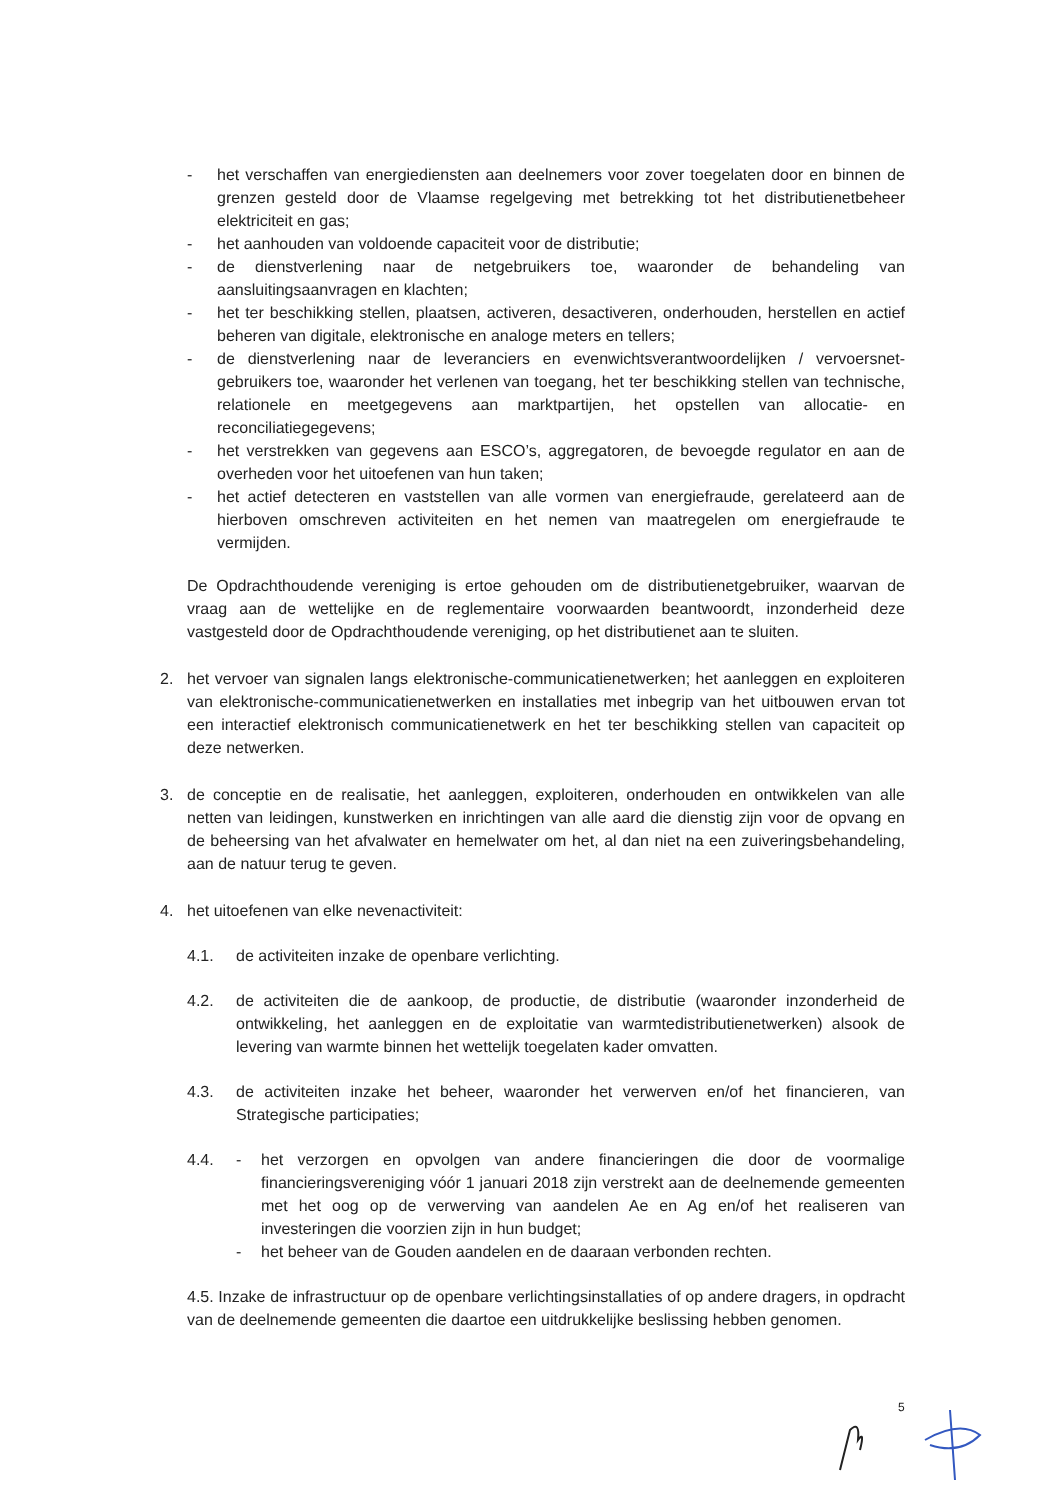- het verschaffen van energiediensten aan deelnemers voor zover toegelaten door en binnen de grenzen gesteld door de Vlaamse regelgeving met betrekking tot het distributienetbeheer elektriciteit en gas;
- het aanhouden van voldoende capaciteit voor de distributie;
- de dienstverlening naar de netgebruikers toe, waaronder de behandeling van aansluitingsaanvragen en klachten;
- het ter beschikking stellen, plaatsen, activeren, desactiveren, onderhouden, herstellen en actief beheren van digitale, elektronische en analoge meters en tellers;
- de dienstverlening naar de leveranciers en evenwichtsverantwoordelijken / vervoersnet-gebruikers toe, waaronder het verlenen van toegang, het ter beschikking stellen van technische, relationele en meetgegevens aan marktpartijen, het opstellen van allocatie- en reconciliatiegegevens;
- het verstrekken van gegevens aan ESCO’s, aggregatoren, de bevoegde regulator en aan de overheden voor het uitoefenen van hun taken;
- het actief detecteren en vaststellen van alle vormen van energiefraude, gerelateerd aan de hierboven omschreven activiteiten en het nemen van maatregelen om energiefraude te vermijden.
De Opdrachthoudende vereniging is ertoe gehouden om de distributienetgebruiker, waarvan de vraag aan de wettelijke en de reglementaire voorwaarden beantwoordt, inzonderheid deze vastgesteld door de Opdrachthoudende vereniging, op het distributienet aan te sluiten.
2. het vervoer van signalen langs elektronische-communicatienetwerken; het aanleggen en exploiteren van elektronische-communicatienetwerken en installaties met inbegrip van het uitbouwen ervan tot een interactief elektronisch communicatienetwerk en het ter beschikking stellen van capaciteit op deze netwerken.
3. de conceptie en de realisatie, het aanleggen, exploiteren, onderhouden en ontwikkelen van alle netten van leidingen, kunstwerken en inrichtingen van alle aard die dienstig zijn voor de opvang en de beheersing van het afvalwater en hemelwater om het, al dan niet na een zuiveringsbehandeling, aan de natuur terug te geven.
4. het uitoefenen van elke nevenactiviteit:
4.1. de activiteiten inzake de openbare verlichting.
4.2. de activiteiten die de aankoop, de productie, de distributie (waaronder inzonderheid de ontwikkeling, het aanleggen en de exploitatie van warmtedistributienetwerken) alsook de levering van warmte binnen het wettelijk toegelaten kader omvatten.
4.3. de activiteiten inzake het beheer, waaronder het verwerven en/of het financieren, van Strategische participaties;
4.4. - het verzorgen en opvolgen van andere financieringen die door de voormalige financieringsvereniging vóór 1 januari 2018 zijn verstrekt aan de deelnemende gemeenten met het oog op de verwerving van aandelen Ae en Ag en/of het realiseren van investeringen die voorzien zijn in hun budget;
- het beheer van de Gouden aandelen en de daaraan verbonden rechten.
4.5. Inzake de infrastructuur op de openbare verlichtingsinstallaties of op andere dragers, in opdracht van de deelnemende gemeenten die daartoe een uitdrukkelijke beslissing hebben genomen.
5